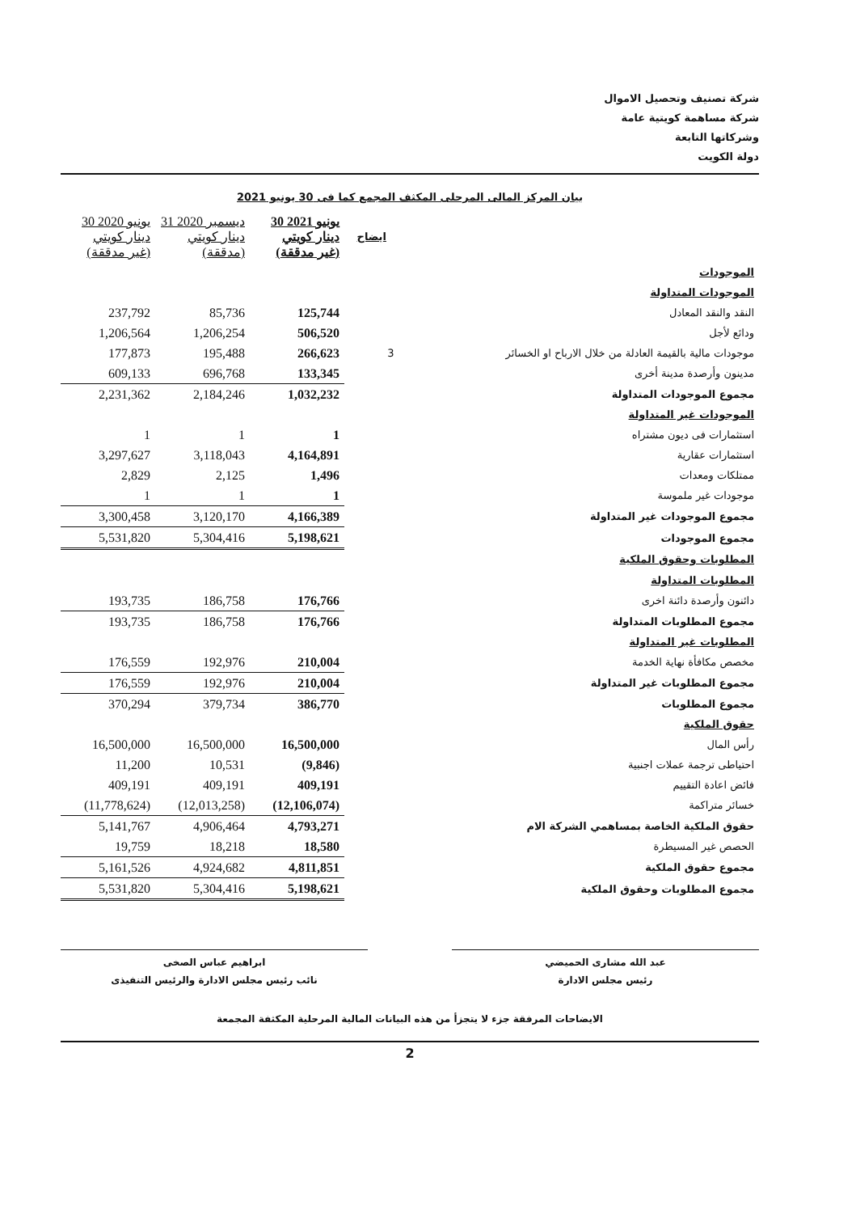شركة تصنيف وتحصيل الاموال
شركة مساهمة كويتية عامة
وشركاتها التابعة
دولة الكويت
بيان المركز المالى المرحلى المكثف المجمع كما فى 30 يونيو 2021
| | ايضاح | 30 يونيو 2021 دينار كويتي (غير مدققة) | 31 ديسمبر 2020 دينار كويتي (مدققة) | 30 يونيو 2020 دينار كويتي (غير مدققة) |
| --- | --- | --- | --- | --- |
| الموجودات | | | | |
| الموجودات المتداولة | | | | |
| النقد والنقد المعادل | | 125,744 | 85,736 | 237,792 |
| ودائع لأجل | | 506,520 | 1,206,254 | 1,206,564 |
| موجودات مالية بالقيمة العادلة من خلال الارباح او الخسائر | 3 | 266,623 | 195,488 | 177,873 |
| مدينون وأرصدة مدينة أخرى | | 133,345 | 696,768 | 609,133 |
| مجموع الموجودات المتداولة | | 1,032,232 | 2,184,246 | 2,231,362 |
| الموجودات غير المتداولة | | | | |
| استثمارات فى ديون مشتراه | | 1 | 1 | 1 |
| استثمارات عقارية | | 4,164,891 | 3,118,043 | 3,297,627 |
| ممتلكات ومعدات | | 1,496 | 2,125 | 2,829 |
| موجودات غير ملموسة | | 1 | 1 | 1 |
| مجموع الموجودات غير المتداولة | | 4,166,389 | 3,120,170 | 3,300,458 |
| مجموع الموجودات | | 5,198,621 | 5,304,416 | 5,531,820 |
| المطلوبات وحقوق الملكية | | | | |
| المطلوبات المتداولة | | | | |
| دائنون وأرصدة دائنة اخرى | | 176,766 | 186,758 | 193,735 |
| مجموع المطلوبات المتداولة | | 176,766 | 186,758 | 193,735 |
| المطلوبات غير المتداولة | | | | |
| مخصص مكافأة نهاية الخدمة | | 210,004 | 192,976 | 176,559 |
| مجموع المطلوبات غير المتداولة | | 210,004 | 192,976 | 176,559 |
| مجموع المطلوبات | | 386,770 | 379,734 | 370,294 |
| حقوق الملكية | | | | |
| رأس المال | | 16,500,000 | 16,500,000 | 16,500,000 |
| احتياطى ترجمة عملات اجنبية | | (9,846) | 10,531 | 11,200 |
| فائض اعادة التقييم | | 409,191 | 409,191 | 409,191 |
| خسائر متراكمة | | (12,106,074) | (12,013,258) | (11,778,624) |
| حقوق الملكية الخاصة بمساهمي الشركة الام | | 4,793,271 | 4,906,464 | 5,141,767 |
| الحصص غير المسيطرة | | 18,580 | 18,218 | 19,759 |
| مجموع حقوق الملكية | | 4,811,851 | 4,924,682 | 5,161,526 |
| مجموع المطلوبات وحقوق الملكية | | 5,198,621 | 5,304,416 | 5,531,820 |
عبد الله مشارى الحميضي
رئيس مجلس الادارة
ابراهيم عباس الصخى
نائب رئيس مجلس الادارة والرئيس التنفيذى
الايضاحات المرفقة جزء لا يتجزأ من هذه البيانات المالية المرحلية المكثفة المجمعة
2